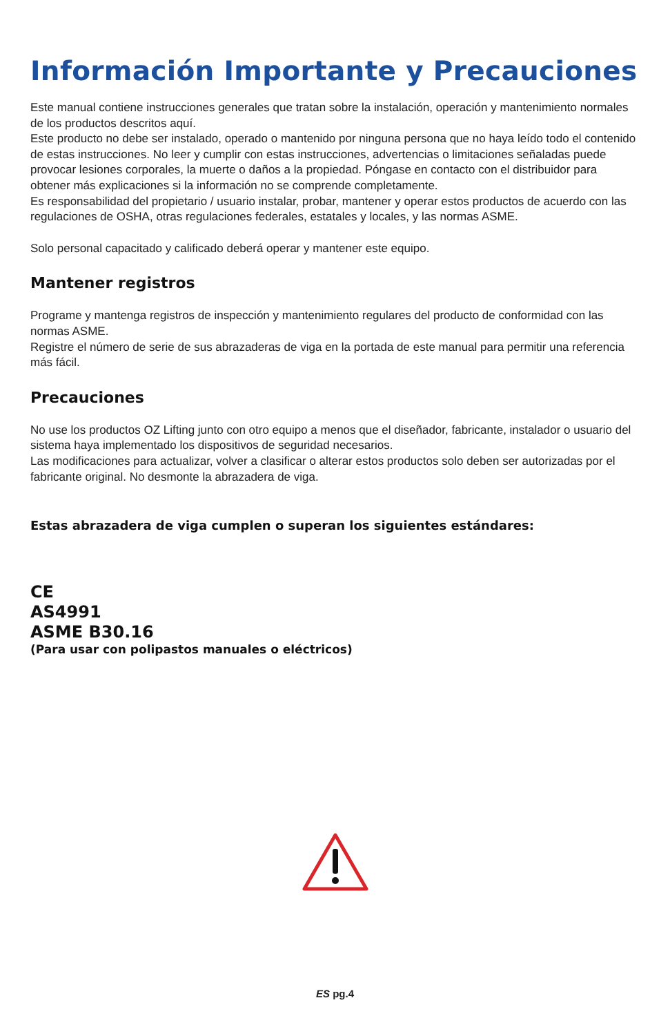Información Importante y Precauciones
Este manual contiene instrucciones generales que tratan sobre la instalación, operación y mantenimiento normales de los productos descritos aquí.
Este producto no debe ser instalado, operado o mantenido por ninguna persona que no haya leído todo el contenido de estas instrucciones. No leer y cumplir con estas instrucciones, advertencias o limitaciones señaladas puede provocar lesiones corporales, la muerte o daños a la propiedad. Póngase en contacto con el distribuidor para obtener más explicaciones si la información no se comprende completamente.
Es responsabilidad del propietario / usuario instalar, probar, mantener y operar estos productos de acuerdo con las regulaciones de OSHA, otras regulaciones federales, estatales y locales, y las normas ASME.
Solo personal capacitado y calificado deberá operar y mantener este equipo.
Mantener registros
Programe y mantenga registros de inspección y mantenimiento regulares del producto de conformidad con las normas ASME.
Registre el número de serie de sus abrazaderas de viga en la portada de este manual para permitir una referencia más fácil.
Precauciones
No use los productos OZ Lifting junto con otro equipo a menos que el diseñador, fabricante, instalador o usuario del sistema haya implementado los dispositivos de seguridad necesarios.
Las modificaciones para actualizar, volver a clasificar o alterar estos productos solo deben ser autorizadas por el fabricante original. No desmonte la abrazadera de viga.
Estas abrazadera de viga cumplen o superan los siguientes estándares:
CE
AS4991
ASME B30.16
(Para usar con polipastos manuales o eléctricos)
ES pg.4